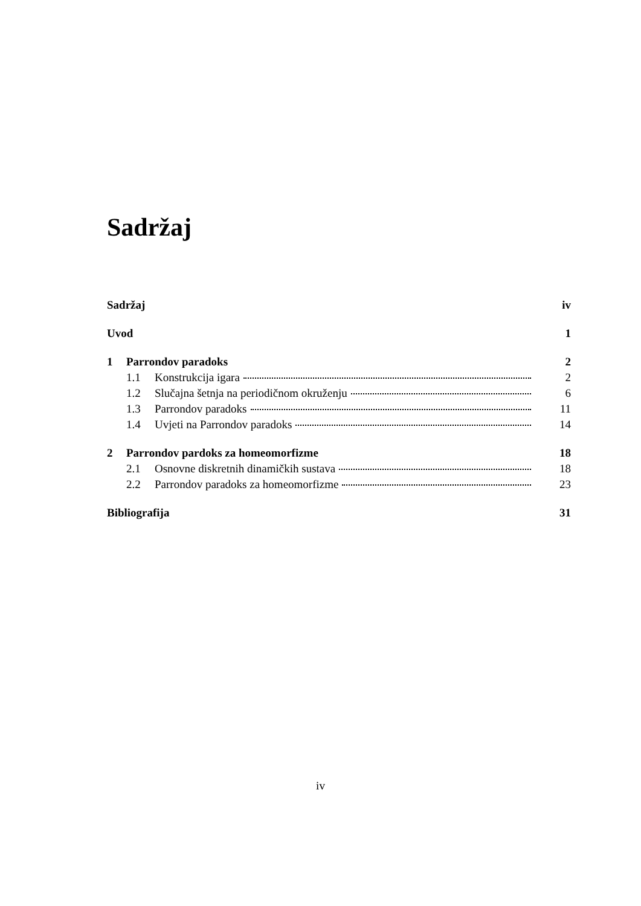Sadržaj
Sadržaj iv
Uvod 1
1 Parrondov paradoks 2
1.1 Konstrukcija igara 2
1.2 Slučajna šetnja na periodičnom okruženju 6
1.3 Parrondov paradoks 11
1.4 Uvjeti na Parrondov paradoks 14
2 Parrondov pardoks za homeomorfizme 18
2.1 Osnovne diskretnih dinamičkih sustava 18
2.2 Parrondov paradoks za homeomorfizme 23
Bibliografija 31
iv